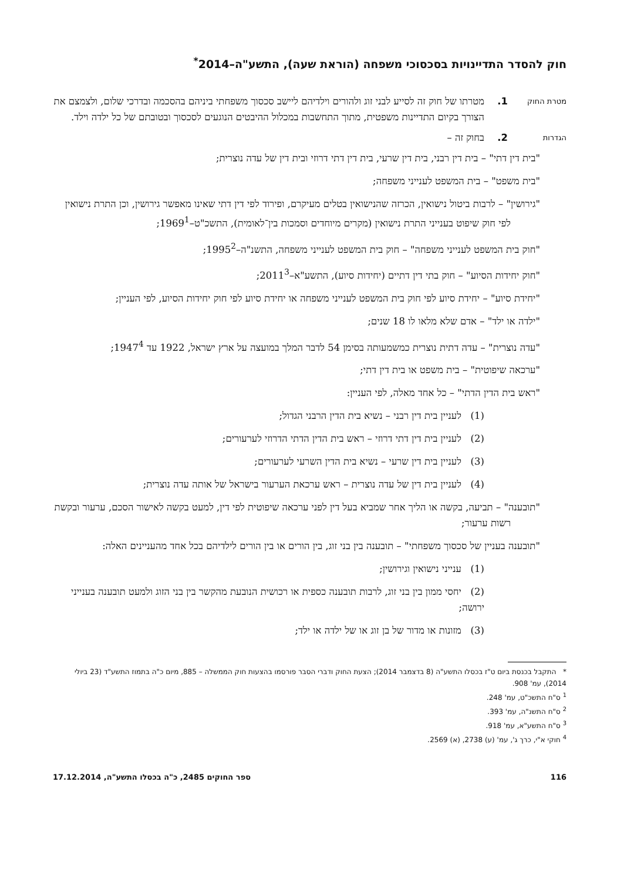חוק להסדר התדיינויות בסכסוכי משפחה (הוראת שעה), התשע"ה–2014<sup>*</sup>
מטרת החוק
1. מטרתו של חוק זה לסייע לבני זוג ולהורים וילדיהם ליישב סכסוך משפחתי ביניהם בהסכמה ובדרכי שלום, ולצמצם את הצורך בקיום התדיינות משפטית, מתוך התחשבות במכלול ההיבטים הנוגעים לסכסוך ובטובתם של כל ילדה וילד.
הגדרות
2. בחוק זה –
"בית דין דתי" – בית דין רבני, בית דין שרעי, בית דין דתי דרוזי ובית דין של עדה נוצרית;
"בית משפט" – בית המשפט לענייני משפחה;
"גירושין" – לרבות ביטול נישואין, הכרזה שהנישואין בטלים מעיקרם, ופירוד לפי דין דתי שאינו מאפשר גירושין, וכן התרת נישואין לפי חוק שיפוט בענייני התרת נישואין (מקרים מיוחדים וסמכות בין־לאומית), התשכ"ט–1969<sup>1</sup>;
"חוק בית המשפט לענייני משפחה" – חוק בית המשפט לענייני משפחה, התשנ"ה–1995<sup>2</sup>;
"חוק יחידות הסיוע" – חוק בתי דין דתיים (יחידות סיוע), התשע"א–2011<sup>3</sup>;
"יחידת סיוע" – יחידת סיוע לפי חוק בית המשפט לענייני משפחה או יחידת סיוע לפי חוק יחידות הסיוע, לפי העניין;
"ילדה או ילד" – אדם שלא מלאו לו 18 שנים;
"עדה נוצרית" – עדה דתית נוצרית כמשמעותה בסימן 54 לדבר המלך במועצה על ארץ ישראל, 1922 עד 1947<sup>4</sup>;
"ערכאה שיפוטית" – בית משפט או בית דין דתי;
"ראש בית הדין הדתי" – כל אחד מאלה, לפי העניין:
(1) לעניין בית דין רבני – נשיא בית הדין הרבני הגדול;
(2) לעניין בית דין דתי דרוזי – ראש בית הדין הדתי הדרוזי לערעורים;
(3) לעניין בית דין שרעי – נשיא בית הדין השרעי לערעורים;
(4) לעניין בית דין של עדה נוצרית – ראש ערכאת הערעור בישראל של אותה עדה נוצרית;
"תובענה" – תביעה, בקשה או הליך אחר שמביא בעל דין לפני ערכאה שיפוטית לפי דין, למעט בקשה לאישור הסכם, ערעור ובקשת רשות ערעור;
"תובענה בעניין של סכסוך משפחתי" – תובענה בין בני זוג, בין הורים או בין הורים לילדיהם בכל אחד מהעניינים האלה:
(1) ענייני נישואין וגירושין;
(2) יחסי ממון בין בני זוג, לרבות תובענה כספית או רכושית הנובעת מהקשר בין בני הזוג ולמעט תובענה בענייני ירושה;
(3) מזונות או מדור של בן זוג או של ילדה או ילד;
* התקבל בכנסת ביום ט"ז בכסלו התשע"ה (8 בדצמבר 2014); הצעת החוק ודברי הסבר פורסמו בהצעות חוק הממשלה – 885, מיום כ"ה בתמוז התשע"ד (23 ביולי 2014), עמ' 908.
<sup>1</sup> ס"ח התשכ"ט, עמ' 248.
<sup>2</sup> ס"ח התשנ"ה, עמ' 393.
<sup>3</sup> ס"ח התשע"א, עמ' 918.
<sup>4</sup> חוקי א"י, כרך ג', עמ' (ע) 2738, (א) 2569.
116 ספר החוקים 2485, כ"ה בכסלו התשע"ה, 17.12.2014